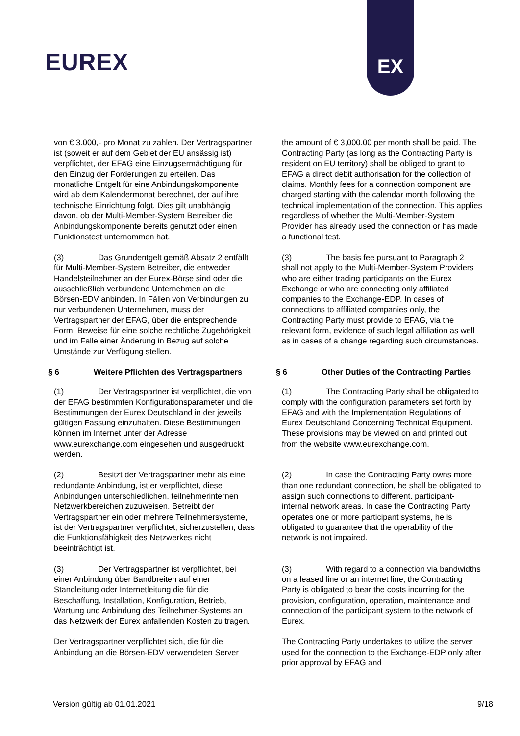EUREX
EX
von € 3.000,- pro Monat zu zahlen. Der Vertragspartner ist (soweit er auf dem Gebiet der EU ansässig ist) verpflichtet, der EFAG eine Einzugsermächtigung für den Einzug der Forderungen zu erteilen. Das monatliche Entgelt für eine Anbindungskomponente wird ab dem Kalendermonat berechnet, der auf ihre technische Einrichtung folgt. Dies gilt unabhängig davon, ob der Multi-Member-System Betreiber die Anbindungskomponente bereits genutzt oder einen Funktionstest unternommen hat.
the amount of € 3,000.00 per month shall be paid. The Contracting Party (as long as the Contracting Party is resident on EU territory) shall be obliged to grant to EFAG a direct debit authorisation for the collection of claims. Monthly fees for a connection component are charged starting with the calendar month following the technical implementation of the connection. This applies regardless of whether the Multi-Member-System Provider has already used the connection or has made a functional test.
(3) Das Grundentgelt gemäß Absatz 2 entfällt für Multi-Member-System Betreiber, die entweder Handelsteilnehmer an der Eurex-Börse sind oder die ausschließlich verbundene Unternehmen an die Börsen-EDV anbinden. In Fällen von Verbindungen zu nur verbundenen Unternehmen, muss der Vertragspartner der EFAG, über die entsprechende Form, Beweise für eine solche rechtliche Zugehörigkeit und im Falle einer Änderung in Bezug auf solche Umstände zur Verfügung stellen.
(3) The basis fee pursuant to Paragraph 2 shall not apply to the Multi-Member-System Providers who are either trading participants on the Eurex Exchange or who are connecting only affiliated companies to the Exchange-EDP. In cases of connections to affiliated companies only, the Contracting Party must provide to EFAG, via the relevant form, evidence of such legal affiliation as well as in cases of a change regarding such circumstances.
§ 6 Weitere Pflichten des Vertragspartners
§ 6 Other Duties of the Contracting Parties
(1) Der Vertragspartner ist verpflichtet, die von der EFAG bestimmten Konfigurationsparameter und die Bestimmungen der Eurex Deutschland in der jeweils gültigen Fassung einzuhalten. Diese Bestimmungen können im Internet unter der Adresse www.eurexchange.com eingesehen und ausgedruckt werden.
(1) The Contracting Party shall be obligated to comply with the configuration parameters set forth by EFAG and with the Implementation Regulations of Eurex Deutschland Concerning Technical Equipment. These provisions may be viewed on and printed out from the website www.eurexchange.com.
(2) Besitzt der Vertragspartner mehr als eine redundante Anbindung, ist er verpflichtet, diese Anbindungen unterschiedlichen, teilnehmerinternen Netzwerkbereichen zuzuweisen. Betreibt der Vertragspartner ein oder mehrere Teilnehmersysteme, ist der Vertragspartner verpflichtet, sicherzustellen, dass die Funktionsfähigkeit des Netzwerkes nicht beeinträchtigt ist.
(2) In case the Contracting Party owns more than one redundant connection, he shall be obligated to assign such connections to different, participant- internal network areas. In case the Contracting Party operates one or more participant systems, he is obligated to guarantee that the operability of the network is not impaired.
(3) Der Vertragspartner ist verpflichtet, bei einer Anbindung über Bandbreiten auf einer Standleitung oder Internetleitung die für die Beschaffung, Installation, Konfiguration, Betrieb, Wartung und Anbindung des Teilnehmer-Systems an das Netzwerk der Eurex anfallenden Kosten zu tragen.
(3) With regard to a connection via bandwidths on a leased line or an internet line, the Contracting Party is obligated to bear the costs incurring for the provision, configuration, operation, maintenance and connection of the participant system to the network of Eurex.
Der Vertragspartner verpflichtet sich, die für die Anbindung an die Börsen-EDV verwendeten Server
The Contracting Party undertakes to utilize the server used for the connection to the Exchange-EDP only after prior approval by EFAG and
Version gültig ab 01.01.2021 9/18